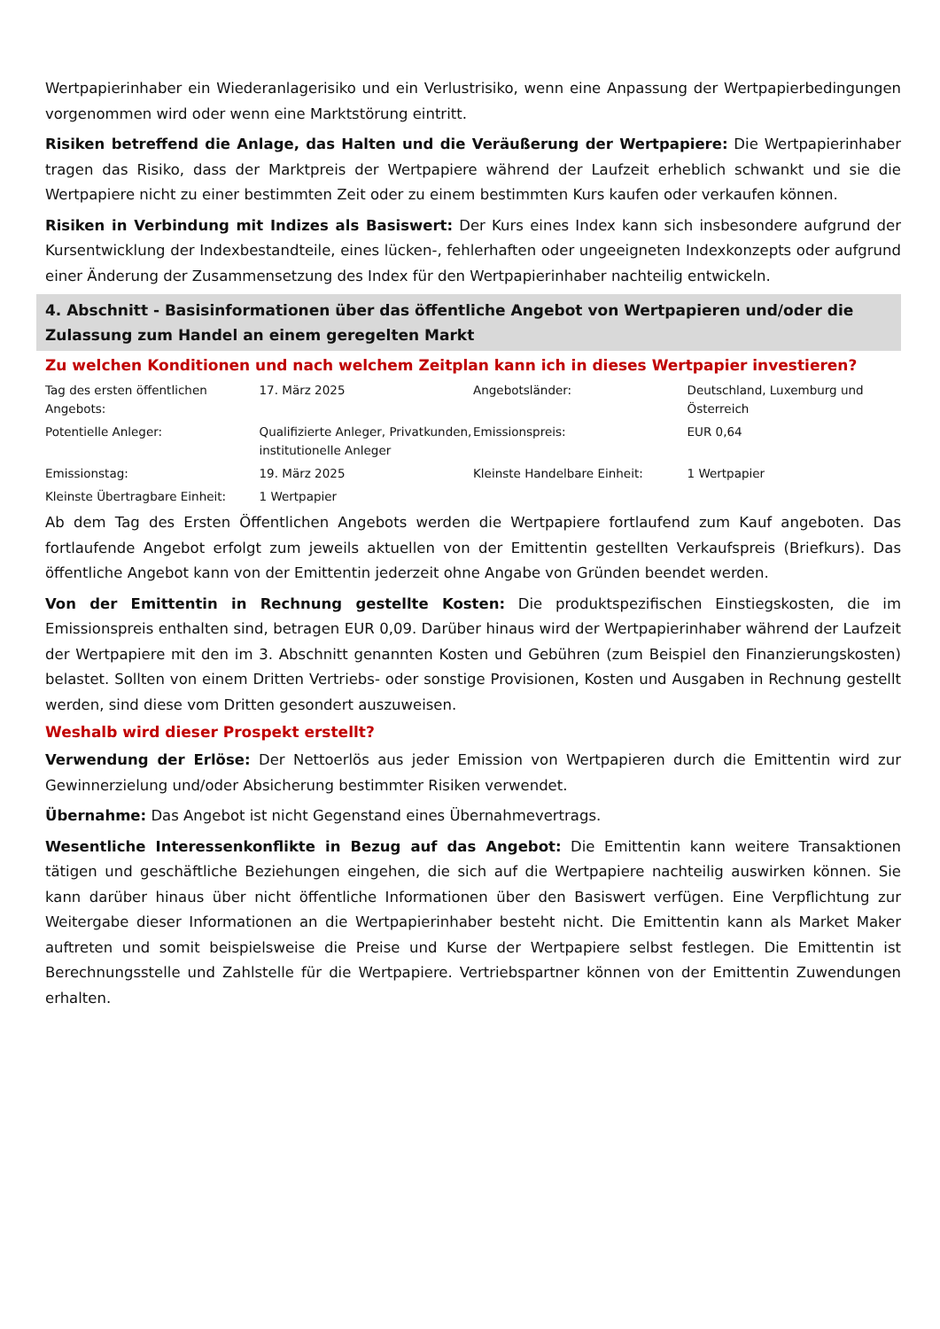Wertpapierinhaber ein Wiederanlagerisiko und ein Verlustrisiko, wenn eine Anpassung der Wertpapierbedingungen vorgenommen wird oder wenn eine Marktstörung eintritt.
Risiken betreffend die Anlage, das Halten und die Veräußerung der Wertpapiere: Die Wertpapierinhaber tragen das Risiko, dass der Marktpreis der Wertpapiere während der Laufzeit erheblich schwankt und sie die Wertpapiere nicht zu einer bestimmten Zeit oder zu einem bestimmten Kurs kaufen oder verkaufen können.
Risiken in Verbindung mit Indizes als Basiswert: Der Kurs eines Index kann sich insbesondere aufgrund der Kursentwicklung der Indexbestandteile, eines lücken-, fehlerhaften oder ungeeigneten Indexkonzepts oder aufgrund einer Änderung der Zusammensetzung des Index für den Wertpapierinhaber nachteilig entwickeln.
4. Abschnitt - Basisinformationen über das öffentliche Angebot von Wertpapieren und/oder die Zulassung zum Handel an einem geregelten Markt
Zu welchen Konditionen und nach welchem Zeitplan kann ich in dieses Wertpapier investieren?
| Tag des ersten öffentlichen Angebots: | 17. März 2025 | Angebotsländer: | Deutschland, Luxemburg und Österreich |
| Potentielle Anleger: | Qualifizierte Anleger, Privatkunden, institutionelle Anleger | Emissionspreis: | EUR 0,64 |
| Emissionstag: | 19. März 2025 | Kleinste Handelbare Einheit: | 1 Wertpapier |
| Kleinste Übertragbare Einheit: | 1 Wertpapier | | |
Ab dem Tag des Ersten Öffentlichen Angebots werden die Wertpapiere fortlaufend zum Kauf angeboten. Das fortlaufende Angebot erfolgt zum jeweils aktuellen von der Emittentin gestellten Verkaufspreis (Briefkurs). Das öffentliche Angebot kann von der Emittentin jederzeit ohne Angabe von Gründen beendet werden.
Von der Emittentin in Rechnung gestellte Kosten: Die produktspezifischen Einstiegskosten, die im Emissionspreis enthalten sind, betragen EUR 0,09. Darüber hinaus wird der Wertpapierinhaber während der Laufzeit der Wertpapiere mit den im 3. Abschnitt genannten Kosten und Gebühren (zum Beispiel den Finanzierungskosten) belastet. Sollten von einem Dritten Vertriebs- oder sonstige Provisionen, Kosten und Ausgaben in Rechnung gestellt werden, sind diese vom Dritten gesondert auszuweisen.
Weshalb wird dieser Prospekt erstellt?
Verwendung der Erlöse: Der Nettoerlös aus jeder Emission von Wertpapieren durch die Emittentin wird zur Gewinnerzielung und/oder Absicherung bestimmter Risiken verwendet.
Übernahme: Das Angebot ist nicht Gegenstand eines Übernahmevertrags.
Wesentliche Interessenkonflikte in Bezug auf das Angebot: Die Emittentin kann weitere Transaktionen tätigen und geschäftliche Beziehungen eingehen, die sich auf die Wertpapiere nachteilig auswirken können. Sie kann darüber hinaus über nicht öffentliche Informationen über den Basiswert verfügen. Eine Verpflichtung zur Weitergabe dieser Informationen an die Wertpapierinhaber besteht nicht. Die Emittentin kann als Market Maker auftreten und somit beispielsweise die Preise und Kurse der Wertpapiere selbst festlegen. Die Emittentin ist Berechnungsstelle und Zahlstelle für die Wertpapiere. Vertriebspartner können von der Emittentin Zuwendungen erhalten.